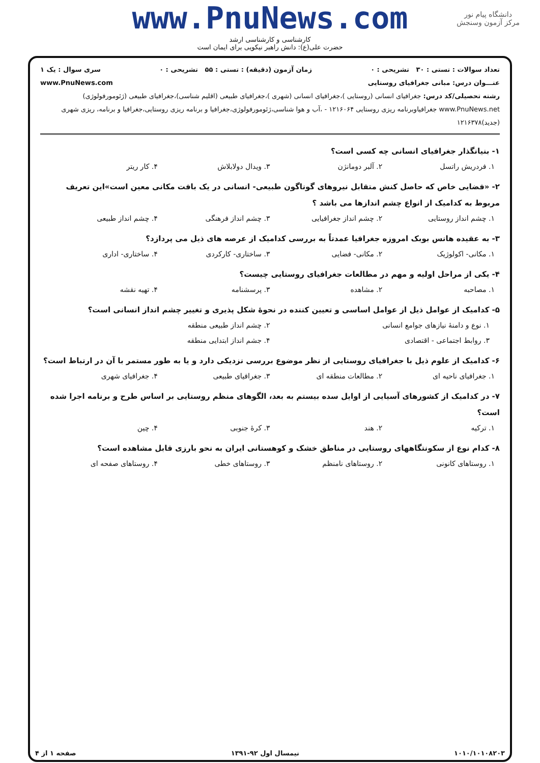دانشگاه پیام نور
مرکز آزمون وسنجش
www.PnuNews.com
کارشناسی و کارشناسی ارشد
حضرت علی(ع): دانش راهبر نیکویی برای ایمان است
تعداد سوالات : تستی : ۳۰ تشریحی : ۰ زمان آزمون (دقیقه) : تستی : ۵۵ تشریحی : ۰ سری سوال : یک ۱
عنـــوان درس: مبانی جغرافیای روستایی www.PnuNews.com
رشته تحصیلی/کد درس: جغرافیای انسانی (روستایی )،جغرافیای انسانی (شهری )،جغرافیای طبیعی (اقلیم شناسی)،جغرافیای طبیعی (ژئومورفولوژی) www.PnuNews.net جغرافیاوبرنامه ریزی روستایی ۱۲۱۶۰۶۴ - ،آب و هوا شناسی،ژئومورفولوژی،جغرافیا و برنامه ریزی روستایی،جغرافیا و برنامه، ریزی شهری (جدید)۱۲۱۶۳۷۸
۱- بنیانگذار جغرافیای انسانی چه کسی است؟
۱. فردریش راتسل ۲. آلبر دومانژن ۳. ویدال دولابلاش ۴. کار ریتر
۲- «فضایی خاص که حاصل کنش متقابل نیروهای گوناگون طبیعی- انسانی در یک بافت مکانی معین است»این تعریف مربوط به کدامیک از انواع چشم اندازها می باشد ؟
۱. چشم انداز روستایی ۲. چشم انداز جغرافیایی ۳. چشم انداز فرهنگی ۴. چشم انداز طبیعی
۳- به عقیده هانس بوبک امروزه جغرافیا عمدتاً به بررسی کدامیک از عرصه های ذیل می پردازد؟
۱. مکانی- اکولوژیک ۲. مکانی- فضایی ۳. ساختاری- کارکردی ۴. ساختاری- اداری
۴- یکی از مراحل اولیه و مهم در مطالعات جغرافیای روستایی چیست؟
۱. مصاحبه ۲. مشاهده ۳. پرسشنامه ۴. تهیه نقشه
۵- کدامیک از عوامل ذیل از عوامل اساسی و تعیین کننده در نحوهٔ شکل پذیری و تغییر چشم انداز انسانی است؟
۱. نوع و دامنهٔ نیازهای جوامع انسانی ۲. چشم انداز طبیعی منطقه ۳. روابط اجتماعی - اقتصادی ۴. جشم انداز ابتدایی منطقه
۶- کدامیک از علوم ذیل با جغرافیای روستایی از نظر موضوع بررسی نزدیکی دارد و یا به طور مستمر با آن در ارتباط است؟
۱. جغرافیای ناحیه ای ۲. مطالعات منطقه ای ۳. جغرافیای طبیعی ۴. جغرافیای شهری
۷- در کدامیک از کشورهای آسیایی از اوایل سده بیستم به بعد، الگوهای منظم روستایی بر اساس طرح و برنامه اجرا شده است؟
۱. ترکیه ۲. هند ۳. کرهٔ جنوبی ۴. چین
۸- کدام نوع از سکونتگاههای روستایی در مناطق خشک و کوهستانی ایران به نحو بارزی قابل مشاهده است؟
۱. روستاهای کانونی ۲. روستاهای نامنظم ۳. روستاهای خطی ۴. روستاهای صفحه ای
۱۰۱۰/۱۰۱۰۸۲۰۳ نیمسال اول ۹۲-۱۳۹۱ صفحه ۱ از ۴